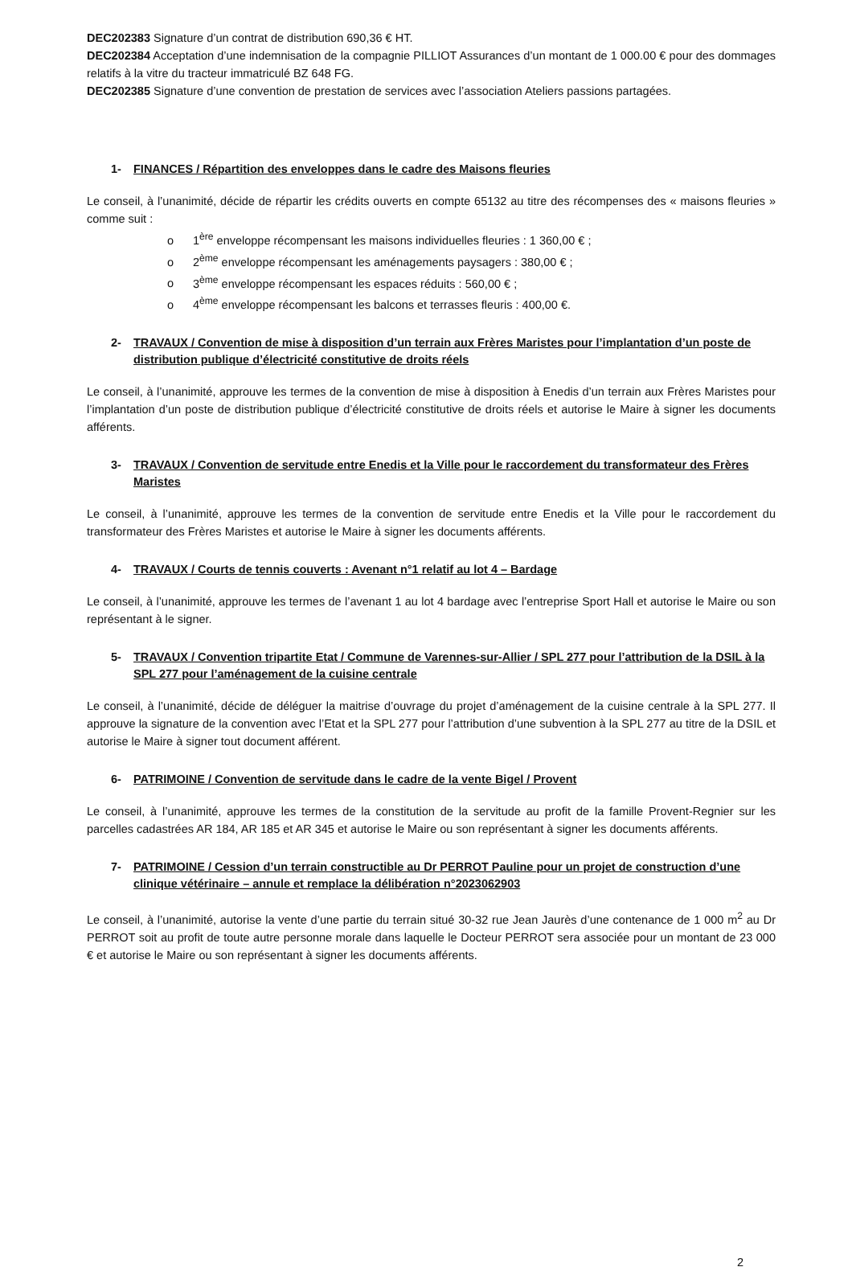DEC202383 Signature d’un contrat de distribution 690,36 € HT.
DEC202384 Acceptation d’une indemnisation de la compagnie PILLIOT Assurances d’un montant de 1 000.00 € pour des dommages relatifs à la vitre du tracteur immatriculé BZ 648 FG.
DEC202385 Signature d’une convention de prestation de services avec l’association Ateliers passions partagées.
1- FINANCES / Répartition des enveloppes dans le cadre des Maisons fleuries
Le conseil, à l’unanimité, décide de répartir les crédits ouverts en compte 65132 au titre des récompenses des « maisons fleuries » comme suit :
o 1<sup>ère</sup> enveloppe récompensant les maisons individuelles fleuries : 1 360,00 € ;
o 2<sup>ème</sup> enveloppe récompensant les aménagements paysagers : 380,00 € ;
o 3<sup>ème</sup> enveloppe récompensant les espaces réduits : 560,00 € ;
o 4<sup>ème</sup> enveloppe récompensant les balcons et terrasses fleuris : 400,00 €.
2- TRAVAUX / Convention de mise à disposition d’un terrain aux Frères Maristes pour l’implantation d’un poste de distribution publique d’électricité constitutive de droits réels
Le conseil, à l’unanimité, approuve les termes de la convention de mise à disposition à Enedis d’un terrain aux Frères Maristes pour l’implantation d’un poste de distribution publique d’électricité constitutive de droits réels et autorise le Maire à signer les documents afférents.
3- TRAVAUX / Convention de servitude entre Enedis et la Ville pour le raccordement du transformateur des Frères Maristes
Le conseil, à l’unanimité, approuve les termes de la convention de servitude entre Enedis et la Ville pour le raccordement du transformateur des Frères Maristes et autorise le Maire à signer les documents afférents.
4- TRAVAUX / Courts de tennis couverts : Avenant n°1 relatif au lot 4 – Bardage
Le conseil, à l’unanimité, approuve les termes de l’avenant 1 au lot 4 bardage avec l’entreprise Sport Hall et autorise le Maire ou son représentant à le signer.
5- TRAVAUX / Convention tripartite Etat / Commune de Varennes-sur-Allier / SPL 277 pour l’attribution de la DSIL à la SPL 277 pour l’aménagement de la cuisine centrale
Le conseil, à l’unanimité, décide de déléguer la maitrise d’ouvrage du projet d’aménagement de la cuisine centrale à la SPL 277. Il approuve la signature de la convention avec l’Etat et la SPL 277 pour l’attribution d’une subvention à la SPL 277 au titre de la DSIL et autorise le Maire à signer tout document afférent.
6- PATRIMOINE / Convention de servitude dans le cadre de la vente Bigel / Provent
Le conseil, à l’unanimité, approuve les termes de la constitution de la servitude au profit de la famille Provent-Regnier sur les parcelles cadastrées AR 184, AR 185 et AR 345 et autorise le Maire ou son représentant à signer les documents afférents.
7- PATRIMOINE / Cession d’un terrain constructible au Dr PERROT Pauline pour un projet de construction d’une clinique vétérinaire – annule et remplace la délibération n°2023062903
Le conseil, à l’unanimité, autorise la vente d’une partie du terrain situé 30-32 rue Jean Jaurès d’une contenance de 1 000 m<sup>2</sup> au Dr PERROT soit au profit de toute autre personne morale dans laquelle le Docteur PERROT sera associée pour un montant de 23 000 € et autorise le Maire ou son représentant à signer les documents afférents.
2